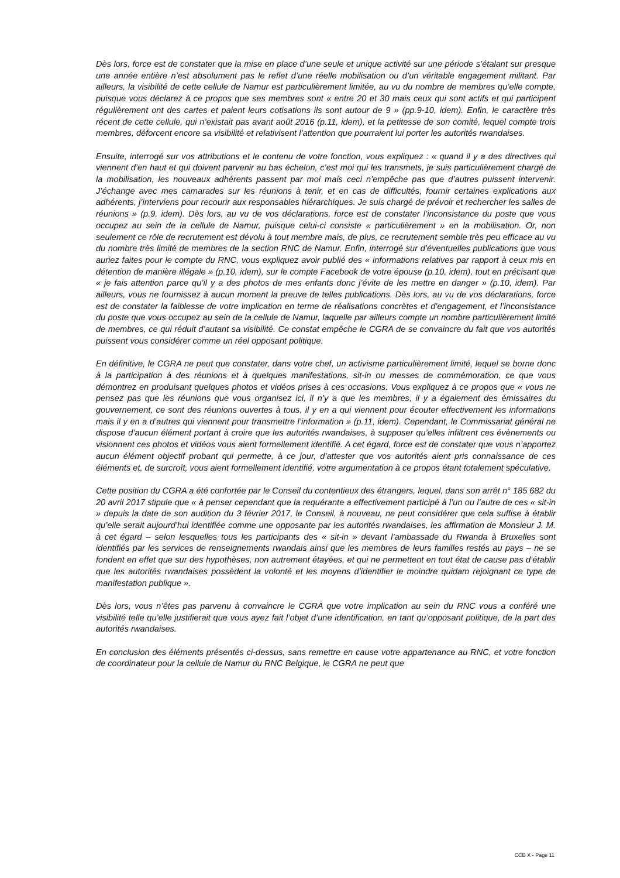Dès lors, force est de constater que la mise en place d’une seule et unique activité sur une période s’étalant sur presque une année entière n’est absolument pas le reflet d’une réelle mobilisation ou d’un véritable engagement militant. Par ailleurs, la visibilité de cette cellule de Namur est particulièrement limitée, au vu du nombre de membres qu’elle compte, puisque vous déclarez à ce propos que ses membres sont « entre 20 et 30 mais ceux qui sont actifs et qui participent régulièrement ont des cartes et paient leurs cotisations ils sont autour de 9 » (pp.9-10, idem). Enfin, le caractère très récent de cette cellule, qui n’existait pas avant août 2016 (p.11, idem), et la petitesse de son comité, lequel compte trois membres, déforcent encore sa visibilité et relativisent l’attention que pourraient lui porter les autorités rwandaises.
Ensuite, interrogé sur vos attributions et le contenu de votre fonction, vous expliquez : « quand il y a des directives qui viennent d’en haut et qui doivent parvenir au bas échelon, c’est moi qui les transmets, je suis particulièrement chargé de la mobilisation, les nouveaux adhérents passent par moi mais ceci n’empêche pas que d’autres puissent intervenir. J’échange avec mes camarades sur les réunions à tenir, et en cas de difficultés, fournir certaines explications aux adhérents, j’interviens pour recourir aux responsables hiérarchiques. Je suis chargé de prévoir et rechercher les salles de réunions » (p.9, idem). Dès lors, au vu de vos déclarations, force est de constater l’inconsistance du poste que vous occupez au sein de la cellule de Namur, puisque celui-ci consiste « particulièrement » en la mobilisation. Or, non seulement ce rôle de recrutement est dévolu à tout membre mais, de plus, ce recrutement semble très peu efficace au vu du nombre très limité de membres de la section RNC de Namur. Enfin, interrogé sur d’éventuelles publications que vous auriez faites pour le compte du RNC, vous expliquez avoir publié des « informations relatives par rapport à ceux mis en détention de manière illégale » (p.10, idem), sur le compte Facebook de votre épouse (p.10, idem), tout en précisant que « je fais attention parce qu’il y a des photos de mes enfants donc j’évite de les mettre en danger » (p.10, idem). Par ailleurs, vous ne fournissez à aucun moment la preuve de telles publications. Dès lors, au vu de vos déclarations, force est de constater la faiblesse de votre implication en terme de réalisations concrètes et d’engagement, et l’inconsistance du poste que vous occupez au sein de la cellule de Namur, laquelle par ailleurs compte un nombre particulièrement limité de membres, ce qui réduit d’autant sa visibilité. Ce constat empêche le CGRA de se convaincre du fait que vos autorités puissent vous considérer comme un réel opposant politique.
En définitive, le CGRA ne peut que constater, dans votre chef, un activisme particulièrement limité, lequel se borne donc à la participation à des réunions et à quelques manifestations, sit-in ou messes de commémoration, ce que vous démontrez en produisant quelques photos et vidéos prises à ces occasions. Vous expliquez à ce propos que « vous ne pensez pas que les réunions que vous organisez ici, il n’y a que les membres, il y a également des émissaires du gouvernement, ce sont des réunions ouvertes à tous, il y en a qui viennent pour écouter effectivement les informations mais il y en a d’autres qui viennent pour transmettre l’information » (p.11, idem). Cependant, le Commissariat général ne dispose d’aucun élément portant à croire que les autorités rwandaises, à supposer qu’elles infiltrent ces évènements ou visionnent ces photos et vidéos vous aient formellement identifié. A cet égard, force est de constater que vous n’apportez aucun élément objectif probant qui permette, à ce jour, d’attester que vos autorités aient pris connaissance de ces éléments et, de surcroît, vous aient formellement identifié, votre argumentation à ce propos étant totalement spéculative.
Cette position du CGRA a été confortée par le Conseil du contentieux des étrangers, lequel, dans son arrêt n° 185 682 du 20 avril 2017 stipule que « à penser cependant que la requérante a effectivement participé à l’un ou l’autre de ces « sit-in » depuis la date de son audition du 3 février 2017, le Conseil, à nouveau, ne peut considérer que cela suffise à établir qu’elle serait aujourd’hui identifiée comme une opposante par les autorités rwandaises, les affirmation de Monsieur J. M. à cet égard – selon lesquelles tous les participants des « sit-in » devant l’ambassade du Rwanda à Bruxelles sont identifiés par les services de renseignements rwandais ainsi que les membres de leurs familles restés au pays – ne se fondent en effet que sur des hypothèses, non autrement étayées, et qui ne permettent en tout état de cause pas d’établir que les autorités rwandaises possèdent la volonté et les moyens d’identifier le moindre quidam rejoignant ce type de manifestation publique ».
Dès lors, vous n’êtes pas parvenu à convaincre le CGRA que votre implication au sein du RNC vous a conféré une visibilité telle qu’elle justifierait que vous ayez fait l’objet d’une identification, en tant qu’opposant politique, de la part des autorités rwandaises.
En conclusion des éléments présentés ci-dessus, sans remettre en cause votre appartenance au RNC, et votre fonction de coordinateur pour la cellule de Namur du RNC Belgique, le CGRA ne peut que
CCE X - Page 11